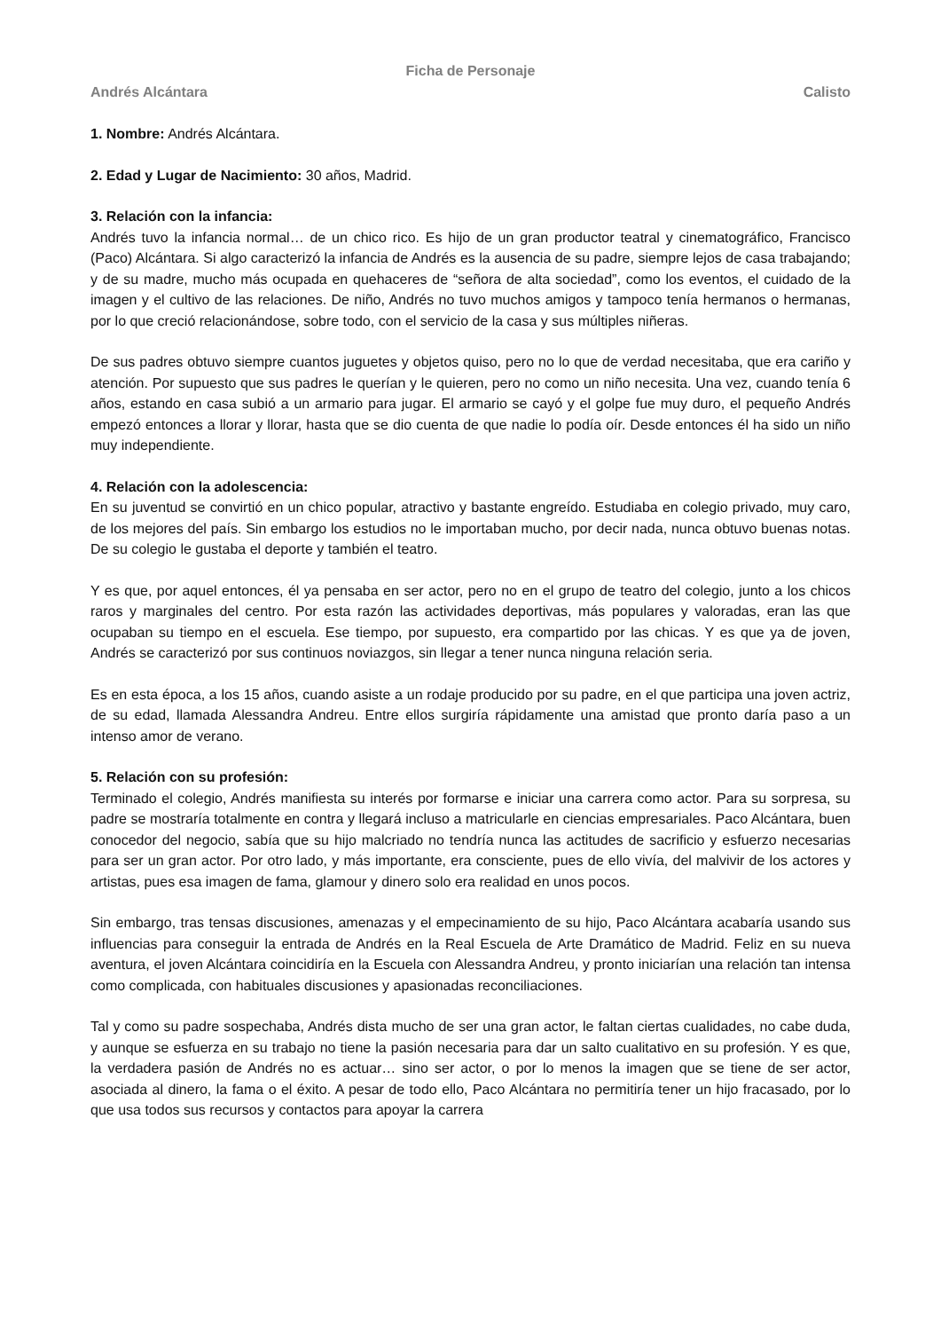Ficha de Personaje
Andrés Alcántara Calisto
1. Nombre: Andrés Alcántara.
2. Edad y Lugar de Nacimiento: 30 años, Madrid.
3. Relación con la infancia:
Andrés tuvo la infancia normal… de un chico rico. Es hijo de un gran productor teatral y cinematográfico, Francisco (Paco) Alcántara. Si algo caracterizó la infancia de Andrés es la ausencia de su padre, siempre lejos de casa trabajando; y de su madre, mucho más ocupada en quehaceres de “señora de alta sociedad”, como los eventos, el cuidado de la imagen y el cultivo de las relaciones. De niño, Andrés no tuvo muchos amigos y tampoco tenía hermanos o hermanas, por lo que creció relacionándose, sobre todo, con el servicio de la casa y sus múltiples niñeras.
De sus padres obtuvo siempre cuantos juguetes y objetos quiso, pero no lo que de verdad necesitaba, que era cariño y atención. Por supuesto que sus padres le querían y le quieren, pero no como un niño necesita. Una vez, cuando tenía 6 años, estando en casa subió a un armario para jugar. El armario se cayó y el golpe fue muy duro, el pequeño Andrés empezó entonces a llorar y llorar, hasta que se dio cuenta de que nadie lo podía oír. Desde entonces él ha sido un niño muy independiente.
4. Relación con la adolescencia:
En su juventud se convirtió en un chico popular, atractivo y bastante engreído. Estudiaba en colegio privado, muy caro, de los mejores del país. Sin embargo los estudios no le importaban mucho, por decir nada, nunca obtuvo buenas notas. De su colegio le gustaba el deporte y también el teatro.
Y es que, por aquel entonces, él ya pensaba en ser actor, pero no en el grupo de teatro del colegio, junto a los chicos raros y marginales del centro. Por esta razón las actividades deportivas, más populares y valoradas, eran las que ocupaban su tiempo en el escuela. Ese tiempo, por supuesto, era compartido por las chicas. Y es que ya de joven, Andrés se caracterizó por sus continuos noviazgos, sin llegar a tener nunca ninguna relación seria.
Es en esta época, a los 15 años, cuando asiste a un rodaje producido por su padre, en el que participa una joven actriz, de su edad, llamada Alessandra Andreu. Entre ellos surgiría rápidamente una amistad que pronto daría paso a un intenso amor de verano.
5. Relación con su profesión:
Terminado el colegio, Andrés manifiesta su interés por formarse e iniciar una carrera como actor. Para su sorpresa, su padre se mostraría totalmente en contra y llegará incluso a matricularle en ciencias empresariales. Paco Alcántara, buen conocedor del negocio, sabía que su hijo malcriado no tendría nunca las actitudes de sacrificio y esfuerzo necesarias para ser un gran actor. Por otro lado, y más importante, era consciente, pues de ello vivía, del malvivir de los actores y artistas, pues esa imagen de fama, glamour y dinero solo era realidad en unos pocos.
Sin embargo, tras tensas discusiones, amenazas y el empecinamiento de su hijo, Paco Alcántara acabaría usando sus influencias para conseguir la entrada de Andrés en la Real Escuela de Arte Dramático de Madrid. Feliz en su nueva aventura, el joven Alcántara coincidiría en la Escuela con Alessandra Andreu, y pronto iniciarían una relación tan intensa como complicada, con habituales discusiones y apasionadas reconciliaciones.
Tal y como su padre sospechaba, Andrés dista mucho de ser una gran actor, le faltan ciertas cualidades, no cabe duda, y aunque se esfuerza en su trabajo no tiene la pasión necesaria para dar un salto cualitativo en su profesión. Y es que, la verdadera pasión de Andrés no es actuar… sino ser actor, o por lo menos la imagen que se tiene de ser actor, asociada al dinero, la fama o el éxito. A pesar de todo ello, Paco Alcántara no permitiría tener un hijo fracasado, por lo que usa todos sus recursos y contactos para apoyar la carrera